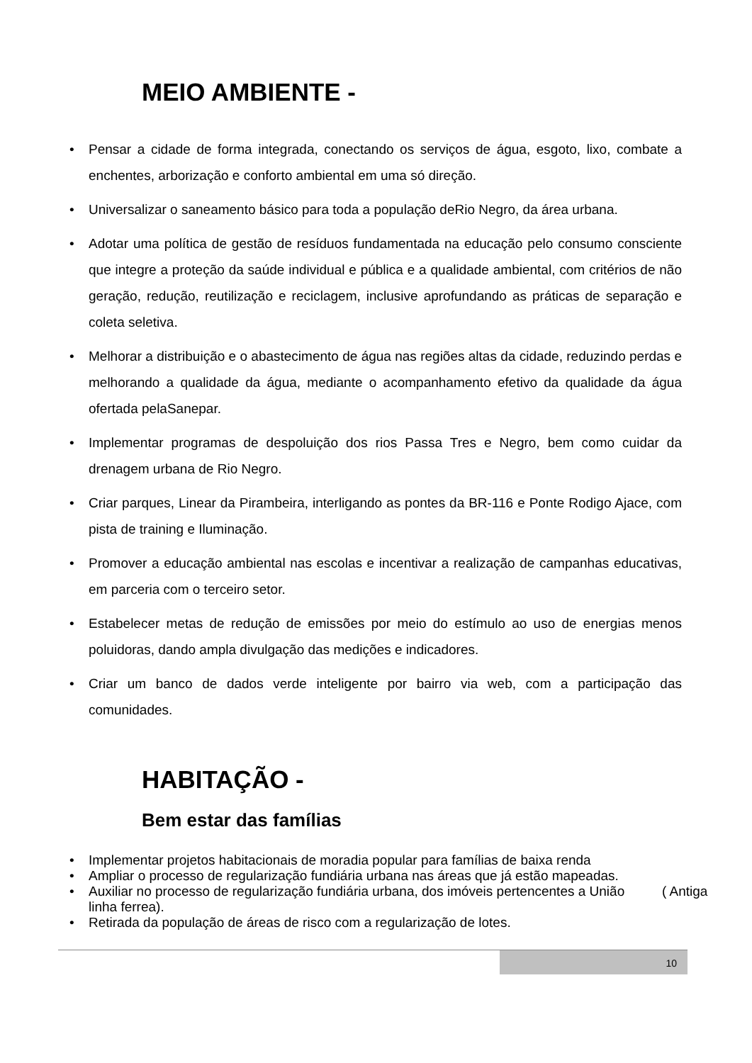MEIO AMBIENTE -
• Pensar a cidade de forma integrada, conectando os serviços de água, esgoto, lixo, combate a enchentes, arborização e conforto ambiental em uma só direção.
• Universalizar o saneamento básico para toda a população deRio Negro, da área urbana.
• Adotar uma política de gestão de resíduos fundamentada na educação pelo consumo consciente que integre a proteção da saúde individual e pública e a qualidade ambiental, com critérios de não geração, redução, reutilização e reciclagem, inclusive aprofundando as práticas de separação e coleta seletiva.
• Melhorar a distribuição e o abastecimento de água nas regiões altas da cidade, reduzindo perdas e melhorando a qualidade da água, mediante o acompanhamento efetivo da qualidade da água ofertada pelaSanepar.
• Implementar programas de despoluição dos rios Passa Tres e Negro, bem como cuidar da drenagem urbana de Rio Negro.
• Criar parques, Linear da Pirambeira, interligando as pontes da BR-116 e Ponte Rodigo Ajace, com pista de training e Iluminação.
• Promover a educação ambiental nas escolas e incentivar a realização de campanhas educativas, em parceria com o terceiro setor.
• Estabelecer metas de redução de emissões por meio do estímulo ao uso de energias menos poluidoras, dando ampla divulgação das medições e indicadores.
• Criar um banco de dados verde inteligente por bairro via web, com a participação das comunidades.
HABITAÇÃO -
Bem estar das famílias
• Implementar projetos habitacionais de moradia popular para famílias de baixa renda
• Ampliar o processo de regularização fundiária urbana nas áreas que já estão mapeadas.
• Auxiliar no processo de regularização fundiária urbana, dos imóveis pertencentes a União ( Antiga linha ferrea).
• Retirada da população de áreas de risco com a regularização de lotes.
10